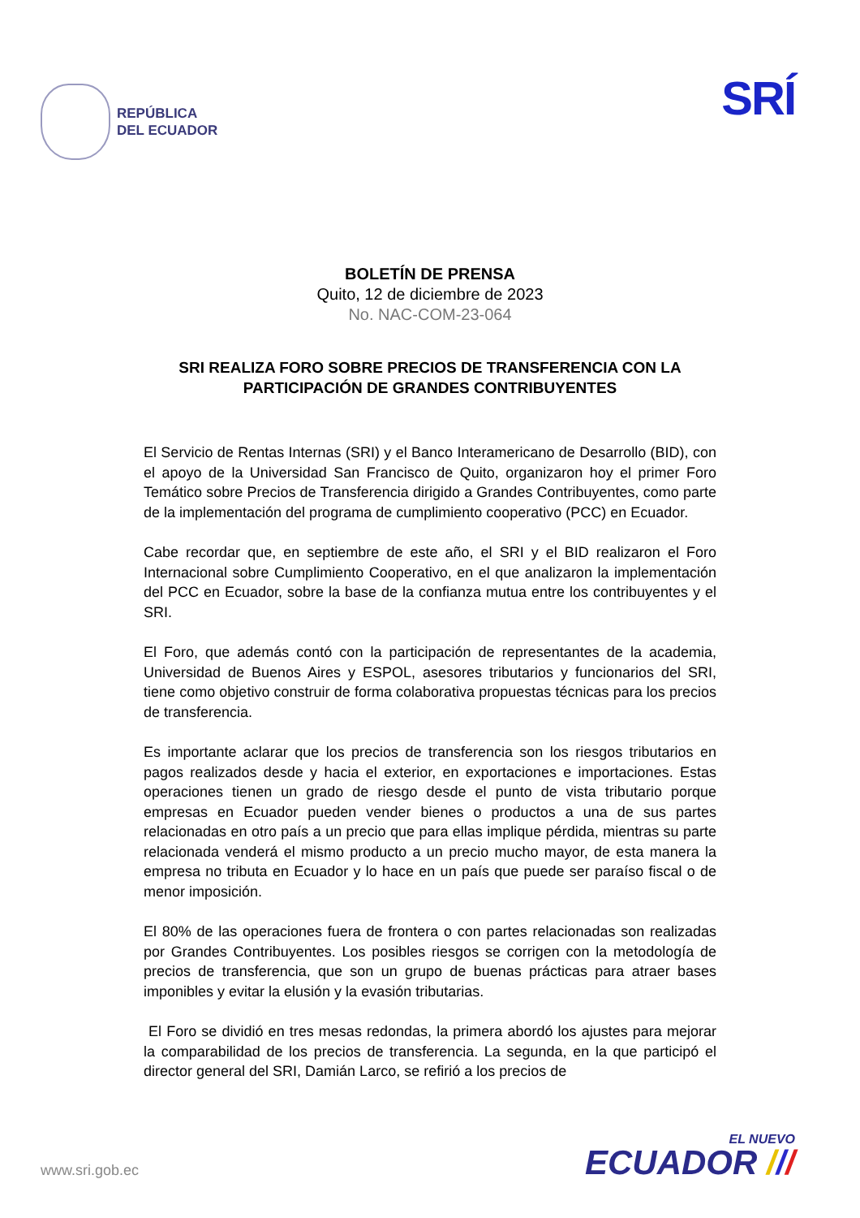REPÚBLICA
DEL ECUADOR
SRÍ
BOLETÍN DE PRENSA
Quito, 12 de diciembre de 2023
No. NAC-COM-23-064
SRI REALIZA FORO SOBRE PRECIOS DE TRANSFERENCIA CON LA PARTICIPACIÓN DE GRANDES CONTRIBUYENTES
El Servicio de Rentas Internas (SRI) y el Banco Interamericano de Desarrollo (BID), con el apoyo de la Universidad San Francisco de Quito, organizaron hoy el primer Foro Temático sobre Precios de Transferencia dirigido a Grandes Contribuyentes, como parte de la implementación del programa de cumplimiento cooperativo (PCC) en Ecuador.
Cabe recordar que, en septiembre de este año, el SRI y el BID realizaron el Foro Internacional sobre Cumplimiento Cooperativo, en el que analizaron la implementación del PCC en Ecuador, sobre la base de la confianza mutua entre los contribuyentes y el SRI.
El Foro, que además contó con la participación de representantes de la academia, Universidad de Buenos Aires y ESPOL, asesores tributarios y funcionarios del SRI, tiene como objetivo construir de forma colaborativa propuestas técnicas para los precios de transferencia.
Es importante aclarar que los precios de transferencia son los riesgos tributarios en pagos realizados desde y hacia el exterior, en exportaciones e importaciones. Estas operaciones tienen un grado de riesgo desde el punto de vista tributario porque empresas en Ecuador pueden vender bienes o productos a una de sus partes relacionadas en otro país a un precio que para ellas implique pérdida, mientras su parte relacionada venderá el mismo producto a un precio mucho mayor, de esta manera la empresa no tributa en Ecuador y lo hace en un país que puede ser paraíso fiscal o de menor imposición.
El 80% de las operaciones fuera de frontera o con partes relacionadas son realizadas por Grandes Contribuyentes. Los posibles riesgos se corrigen con la metodología de precios de transferencia, que son un grupo de buenas prácticas para atraer bases imponibles y evitar la elusión y la evasión tributarias.
El Foro se dividió en tres mesas redondas, la primera abordó los ajustes para mejorar la comparabilidad de los precios de transferencia. La segunda, en la que participó el director general del SRI, Damián Larco, se refirió a los precios de
www.sri.gob.ec
EL NUEVO
ECUADOR ///